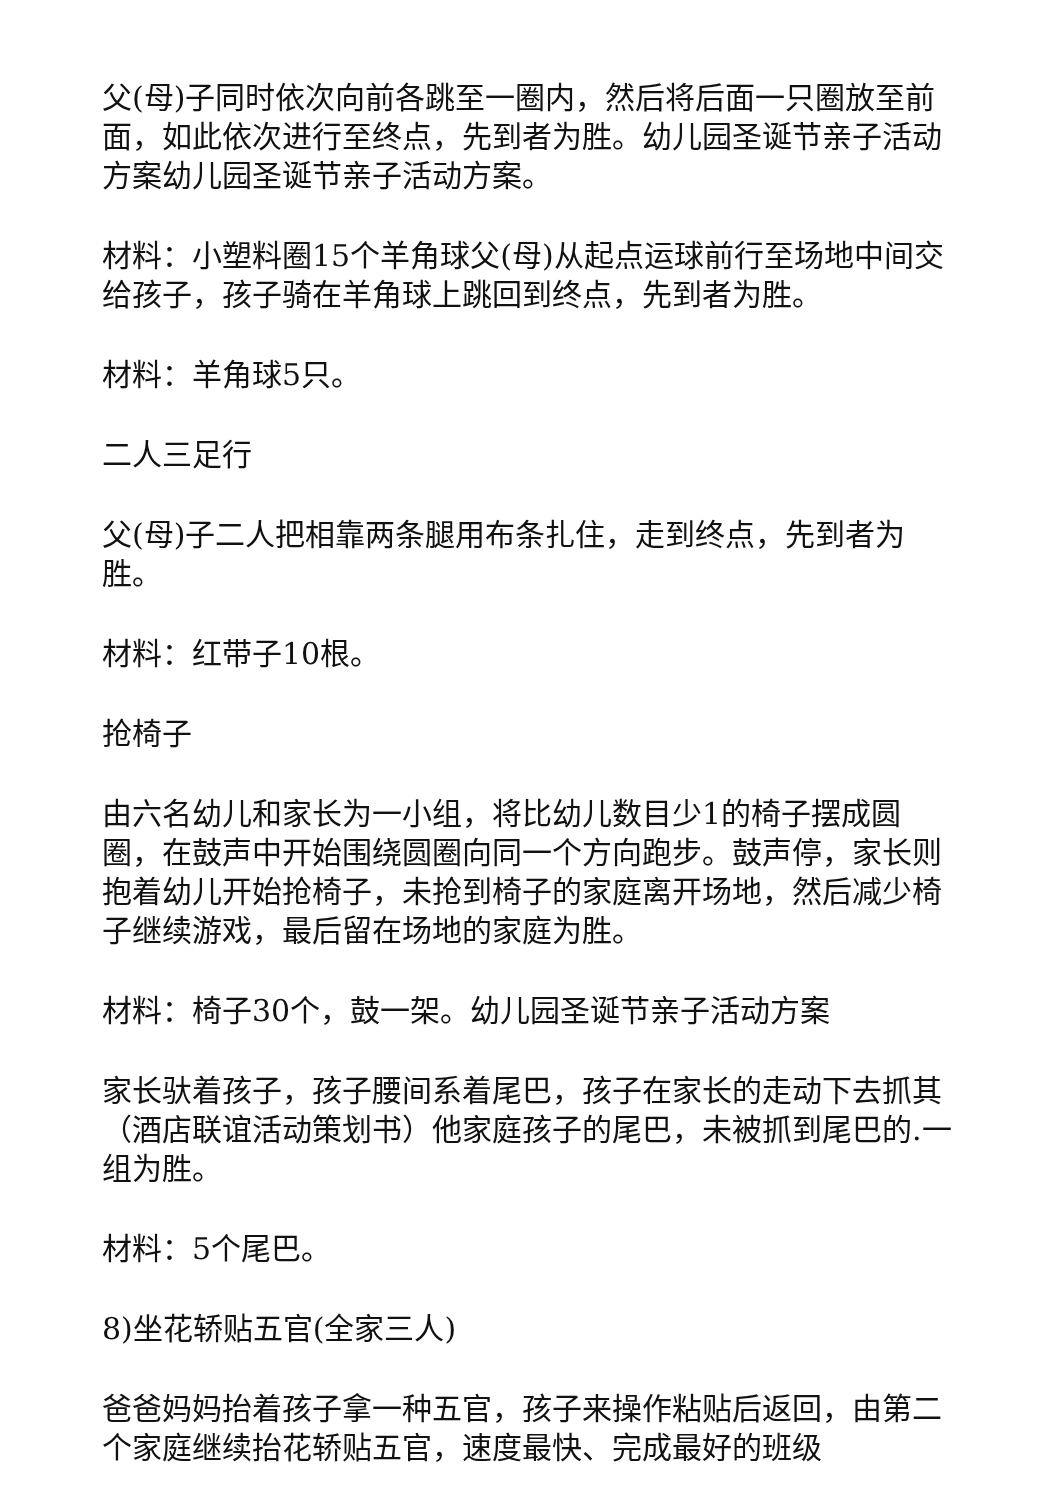父(母)子同时依次向前各跳至一圈内，然后将后面一只圈放至前面，如此依次进行至终点，先到者为胜。幼儿园圣诞节亲子活动方案幼儿园圣诞节亲子活动方案。
材料：小塑料圈15个羊角球父(母)从起点运球前行至场地中间交给孩子，孩子骑在羊角球上跳回到终点，先到者为胜。
材料：羊角球5只。
二人三足行
父(母)子二人把相靠两条腿用布条扎住，走到终点，先到者为胜。
材料：红带子10根。
抢椅子
由六名幼儿和家长为一小组，将比幼儿数目少1的椅子摆成圆圈，在鼓声中开始围绕圆圈向同一个方向跑步。鼓声停，家长则抱着幼儿开始抢椅子，未抢到椅子的家庭离开场地，然后减少椅子继续游戏，最后留在场地的家庭为胜。
材料：椅子30个，鼓一架。幼儿园圣诞节亲子活动方案
家长驮着孩子，孩子腰间系着尾巴，孩子在家长的走动下去抓其（酒店联谊活动策划书）他家庭孩子的尾巴，未被抓到尾巴的.一组为胜。
材料：5个尾巴。
8)坐花轿贴五官(全家三人)
爸爸妈妈抬着孩子拿一种五官，孩子来操作粘贴后返回，由第二个家庭继续抬花轿贴五官，速度最快、完成最好的班级